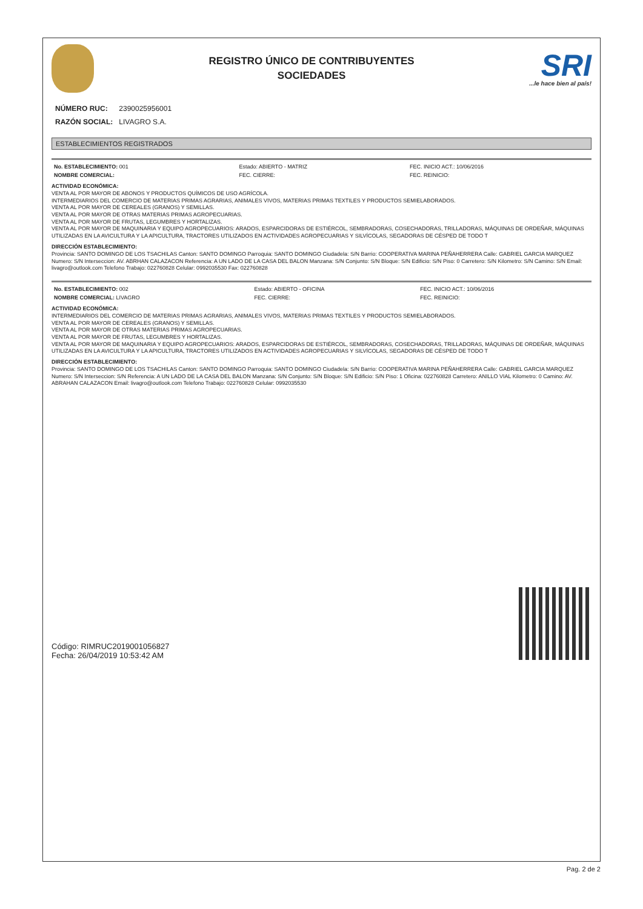REGISTRO ÚNICO DE CONTRIBUYENTES
SOCIEDADES
SRI...le hace bien al país!
| NÚMERO RUC: | 2390025956001 |
| RAZÓN SOCIAL: | LIVAGRO S.A. |
ESTABLECIMIENTOS REGISTRADOS
| No. ESTABLECIMIENTO: 001 | Estado: ABIERTO - MATRIZ | FEC. INICIO ACT.: 10/06/2016 |
| NOMBRE COMERCIAL: | FEC. CIERRE: | FEC. REINICIO: |
ACTIVIDAD ECONÓMICA:
VENTA AL POR MAYOR DE ABONOS Y PRODUCTOS QUÍMICOS DE USO AGRÍCOLA.
INTERMEDIARIOS DEL COMERCIO DE MATERIAS PRIMAS AGRARIAS, ANIMALES VIVOS, MATERIAS PRIMAS TEXTILES Y PRODUCTOS SEMIELABORADOS.
VENTA AL POR MAYOR DE CEREALES (GRANOS) Y SEMILLAS.
VENTA AL POR MAYOR DE OTRAS MATERIAS PRIMAS AGROPECUARIAS.
VENTA AL POR MAYOR DE FRUTAS, LEGUMBRES Y HORTALIZAS.
VENTA AL POR MAYOR DE MAQUINARIA Y EQUIPO AGROPECUARIOS: ARADOS, ESPARCIDORAS DE ESTIÉRCOL, SEMBRADORAS, COSECHADORAS, TRILLADORAS, MÁQUINAS DE ORDEÑAR, MÁQUINAS UTILIZADAS EN LA AVICULTURA Y LA APICULTURA, TRACTORES UTILIZADOS EN ACTIVIDADES AGROPECUARIAS Y SILVÍCOLAS, SEGADORAS DE CÉSPED DE TODO T
DIRECCIÓN ESTABLECIMIENTO:
Provincia: SANTO DOMINGO DE LOS TSACHILAS Canton: SANTO DOMINGO Parroquia: SANTO DOMINGO Ciudadela: S/N Barrio: COOPERATIVA MARINA PEÑAHERRERA Calle: GABRIEL GARCIA MARQUEZ Numero: S/N Interseccion: AV. ABRHAN CALAZACON Referencia: A UN LADO DE LA CASA DEL BALON Manzana: S/N Conjunto: S/N Bloque: S/N Edificio: S/N Piso: 0 Carretero: S/N Kilometro: S/N Camino: S/N Email: livagro@outlook.com Telefono Trabajo: 022760828 Celular: 0992035530 Fax: 022760828
| No. ESTABLECIMIENTO: 002 | Estado: ABIERTO - OFICINA | FEC. INICIO ACT.: 10/06/2016 |
| NOMBRE COMERCIAL: LIVAGRO | FEC. CIERRE: | FEC. REINICIO: |
ACTIVIDAD ECONÓMICA:
INTERMEDIARIOS DEL COMERCIO DE MATERIAS PRIMAS AGRARIAS, ANIMALES VIVOS, MATERIAS PRIMAS TEXTILES Y PRODUCTOS SEMIELABORADOS.
VENTA AL POR MAYOR DE CEREALES (GRANOS) Y SEMILLAS.
VENTA AL POR MAYOR DE OTRAS MATERIAS PRIMAS AGROPECUARIAS.
VENTA AL POR MAYOR DE FRUTAS, LEGUMBRES Y HORTALIZAS.
VENTA AL POR MAYOR DE MAQUINARIA Y EQUIPO AGROPECUARIOS: ARADOS, ESPARCIDORAS DE ESTIÉRCOL, SEMBRADORAS, COSECHADORAS, TRILLADORAS, MÁQUINAS DE ORDEÑAR, MÁQUINAS UTILIZADAS EN LA AVICULTURA Y LA APICULTURA, TRACTORES UTILIZADOS EN ACTIVIDADES AGROPECUARIAS Y SILVÍCOLAS, SEGADORAS DE CÉSPED DE TODO T
DIRECCIÓN ESTABLECIMIENTO:
Provincia: SANTO DOMINGO DE LOS TSACHILAS Canton: SANTO DOMINGO Parroquia: SANTO DOMINGO Ciudadela: S/N Barrio: COOPERATIVA MARINA PEÑAHERRERA Calle: GABRIEL GARCIA MARQUEZ Numero: S/N Interseccion: S/N Referencia: A UN LADO DE LA CASA DEL BALON Manzana: S/N Conjunto: S/N Bloque: S/N Edificio: S/N Piso: 1 Oficina: 022760828 Carretero: ANILLO VIAL Kilometro: 0 Camino: AV. ABRAHAN CALAZACON Email: livagro@outlook.com Telefono Trabajo: 022760828 Celular: 0992035530
Código: RIMRUC2019001056827
Fecha: 26/04/2019 10:53:42 AM
Pag. 2 de 2